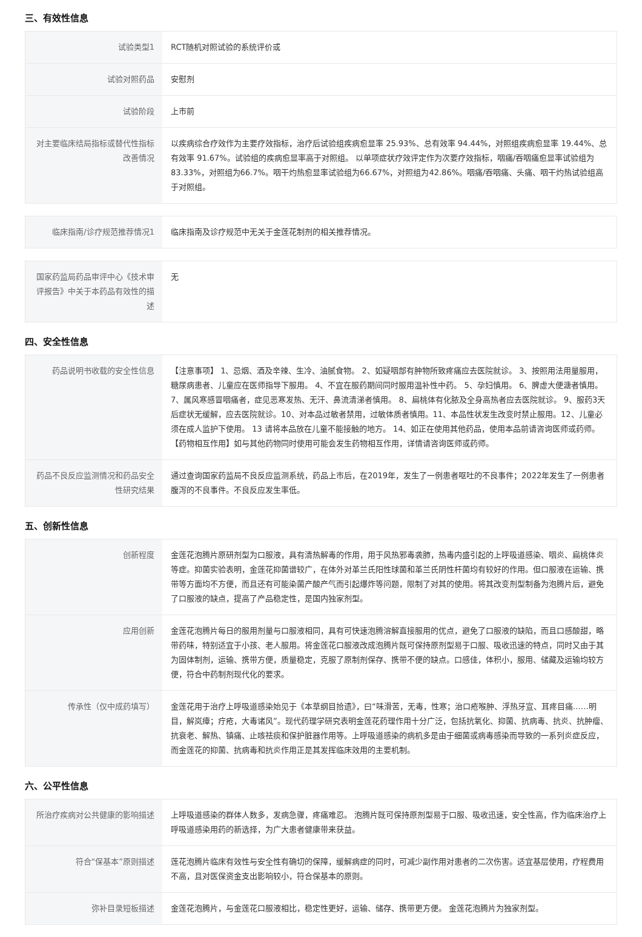三、有效性信息
| 试验类型1 | RCT随机对照试验的系统评价或 |
| 试验对照药品 | 安慰剂 |
| 试验阶段 | 上市前 |
| 对主要临床结局指标或替代性指标改善情况 | 以疾病综合疗效作为主要疗效指标，治疗后试验组疾病愈显率 25.93%、总有效率 94.44%，对照组疾病愈显率 19.44%、总有效率 91.67%。试验组的疾病愈显率高于对照组。 以单项症状疗效评定作为次要疗效指标，咽痛/吞咽痛愈显率试验组为83.33%，对照组为66.7%。咽干灼热愈显率试验组为66.67%，对照组为42.86%。咽痛/吞咽痛、头痛、咽干灼热试验组高于对照组。 |
| 临床指南/诊疗规范推荐情况1 | 临床指南及诊疗规范中无关于金莲花制剂的相关推荐情况。 |
| 国家药监局药品审评中心《技术审评报告》中关于本药品有效性的描述 | 无 |
四、安全性信息
| 药品说明书收载的安全性信息 | 【注意事项】 1、忌烟、酒及辛辣、生冷、油腻食物。 2、如疑咽部有肿物所致疼痛应去医院就诊。 3、按照用法用量服用，糖尿病患者、儿童应在医师指导下服用。 4、不宜在服药期间同时服用温补性中药。 5、孕妇慎用。 6、脾虚大便溏者慎用。 7、属风寒感冒咽痛者，症见恶寒发热、无汗、鼻流清涕者慎用。 8、扁桃体有化脓及全身高热者应去医院就诊。 9、服药3天后症状无缓解，应去医院就诊。10、对本品过敏者禁用，过敏体质者慎用。11、本品性状发生改变时禁止服用。12、儿童必须在成人监护下使用。 13 请将本品放在儿童不能接触的地方。 14、如正在使用其他药品，使用本品前请咨询医师或药师。 【药物相互作用】如与其他药物同时使用可能会发生药物相互作用，详情请咨询医师或药师。 |
| 药品不良反应监测情况和药品安全性研究结果 | 通过查询国家药监局不良反应监测系统，药品上市后，在2019年，发生了一例患者呕吐的不良事件；2022年发生了一例患者腹泻的不良事件。不良反应发生率低。 |
五、创新性信息
| 创新程度 | 金莲花泡腾片原研剂型为口服液，具有清热解毒的作用，用于风热邪毒袭肺，热毒内盛引起的上呼吸道感染、咽炎、扁桃体炎等症。抑菌实验表明，金莲花抑菌谱较广，在体外对革兰氏阳性球菌和革兰氏阴性杆菌均有较好的作用。但口服液在运输、携带等方面均不方便，而且还有可能染菌产酸产气而引起爆炸等问题，限制了对其的使用。将其改变剂型制备为泡腾片后，避免了口服液的缺点，提高了产品稳定性，是国内独家剂型。 |
| 应用创新 | 金莲花泡腾片每日的服用剂量与口服液相同，具有可快速泡腾溶解直接服用的优点，避免了口服液的缺陷，而且口感酸甜，略带药味，特别适宜于小孩、老人服用。将金莲花口服液改成泡腾片既可保持原剂型易于口服、吸收迅速的特点，同时又由于其为固体制剂，运输、携带方便，质量稳定，克服了原制剂保存、携带不便的缺点。口感佳，体积小，服用、储藏及运输均较方便，符合中药制剂现代化的要求。 |
| 传承性（仅中成药填写） | 金莲花用于治疗上呼吸道感染始见于《本草纲目拾遗》，曰“味滑苦，无毒，性寒；治口疮喉肿、浮热牙宣、耳疼目痛……明目，解岚瘴；疔疮，大毒诸风”。现代药理学研究表明金莲花药理作用十分广泛，包括抗氧化、抑菌、抗病毒、抗炎、抗肿瘤、抗衰老、解热、镇痛、止咳祛痰和保护脏器作用等。上呼吸道感染的病机多是由于细菌或病毒感染而导致的一系列炎症反应，而金莲花的抑菌、抗病毒和抗炎作用正是其发挥临床效用的主要机制。 |
六、公平性信息
| 所治疗疾病对公共健康的影响描述 | 上呼吸道感染的群体人数多，发病急骤，疼痛难忍。 泡腾片既可保持原剂型易于口服、吸收迅速，安全性高，作为临床治疗上呼吸道感染用药的新选择，为广大患者健康带来获益。 |
| 符合“保基本”原则描述 | 莲花泡腾片临床有效性与安全性有确切的保障，缓解病症的同时，可减少副作用对患者的二次伤害。适宜基层使用，疗程费用不高，且对医保资金支出影响较小，符合保基本的原则。 |
| 弥补目录短板描述 | 金莲花泡腾片，与金莲花口服液相比，稳定性更好，运输、储存、携带更方便。 金莲花泡腾片为独家剂型。 |